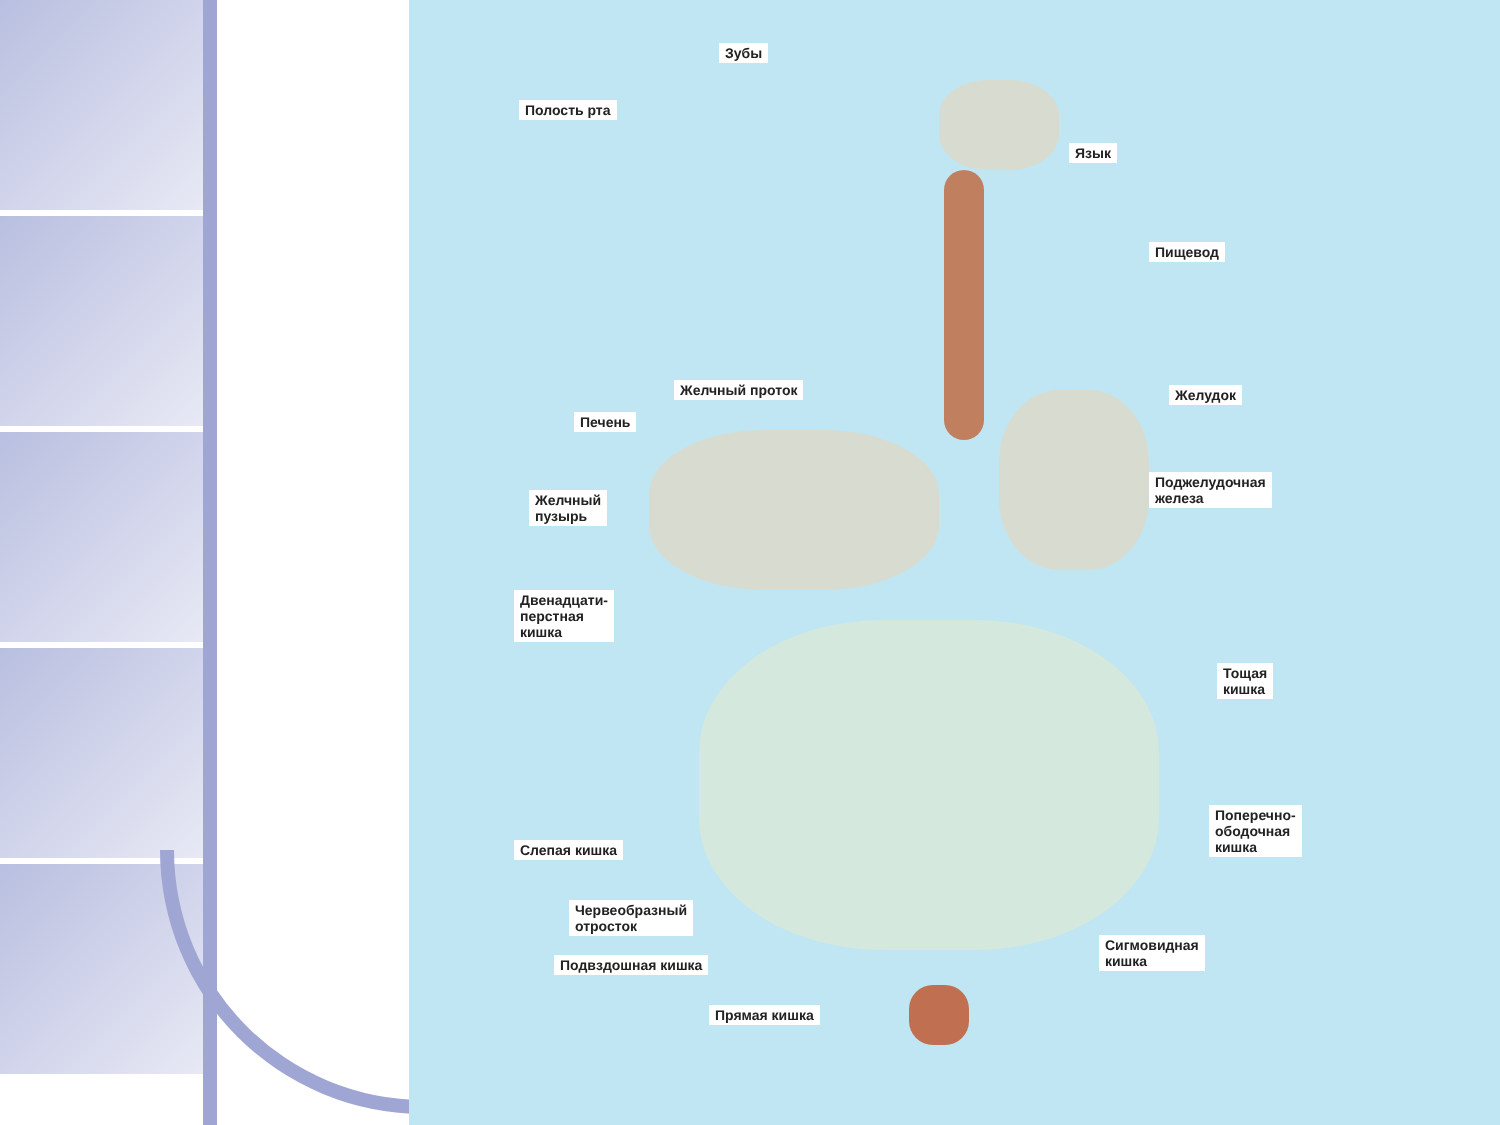Зубы
Полость рта
Язык
Пищевод
Желчный проток
Печень
Желудок
Поджелудочная
железа Желчный
пузырь
Двенадцати-
перстная
кишка
Тощая
кишка
Поперечно-
ободочная
кишка Слепая кишка
Червеобразный
отросток
Сигмовидная
кишка Подвздошная кишка
Прямая кишка